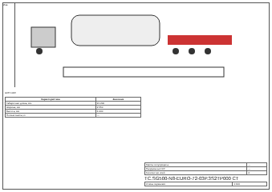Инв.
АСП 100Х
| Характеристика | Значение |
| --- | --- |
| Габаритная длина, мм | 21 200 |
| Ширина, мм | 2 550 |
| Высота, мм | 4 000 |
| Полная масса, кг | — |
| Масса полуприцепа | — |
| Нагрузка на ССУ | — |
| Количество осей | 4 |
TC.SG500-N8-EURO-72-03P.3S2TP000 СТ
| Схема перевозки | 1:100 |